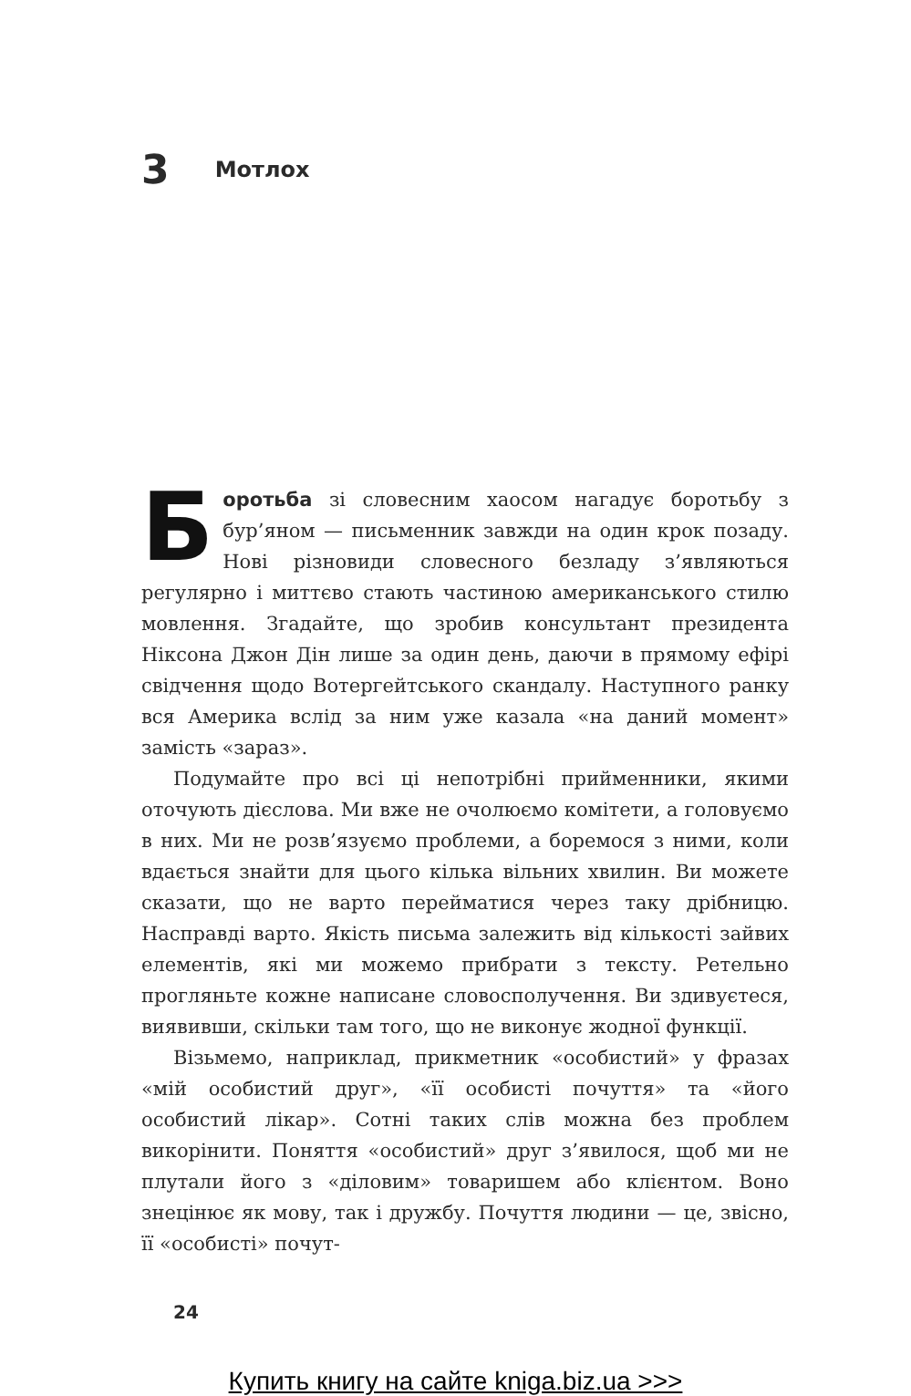3 Мотлох
Боротьба зі словесним хаосом нагадує боротьбу з бур’яном — письменник завжди на один крок позаду. Нові різновиди словесного безладу з’являються регулярно і миттєво стають частиною американського стилю мовлення. Згадайте, що зробив консультант президента Ніксона Джон Дін лише за один день, даючи в прямому ефірі свідчення щодо Вотергейтського скандалу. Наступного ранку вся Америка вслід за ним уже казала «на даний момент» замість «зараз».
Подумайте про всі ці непотрібні прийменники, якими оточують дієслова. Ми вже не очолюємо комітети, а головуємо в них. Ми не розв’язуємо проблеми, а боремося з ними, коли вдається знайти для цього кілька вільних хвилин. Ви можете сказати, що не варто перейматися через таку дрібницю. Насправді варто. Якість письма залежить від кількості зайвих елементів, які ми можемо прибрати з тексту. Ретельно прогляньте кожне написане словосполучення. Ви здивуєтеся, виявивши, скільки там того, що не виконує жодної функції.
Візьмемо, наприклад, прикметник «особистий» у фразах «мій особистий друг», «її особисті почуття» та «його особистий лікар». Сотні таких слів можна без проблем викорінити. Поняття «особистий» друг з’явилося, щоб ми не плутали його з «діловим» товаришем або клієнтом. Воно знецінює як мову, так і дружбу. Почуття людини — це, звісно, її «особисті» почут-
24
Купить книгу на сайте kniga.biz.ua >>>